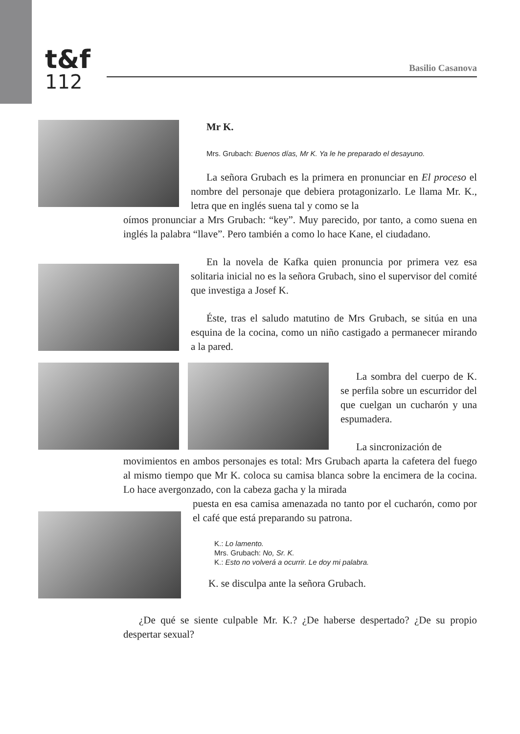t&f
112
Basilio Casanova
Mr K.
Mrs. Grubach: Buenos días, Mr K. Ya le he preparado el desayuno.
La señora Grubach es la primera en pronunciar en El proceso el nombre del personaje que debiera protagonizarlo. Le llama Mr. K., letra que en inglés suena tal y como se la
oímos pronunciar a Mrs Grubach: “key”. Muy parecido, por tanto, a como suena en inglés la palabra “llave”. Pero también a como lo hace Kane, el ciudadano.
En la novela de Kafka quien pronuncia por primera vez esa solitaria inicial no es la señora Grubach, sino el supervisor del comité que investiga a Josef K.
Éste, tras el saludo matutino de Mrs Grubach, se sitúa en una esquina de la cocina, como un niño castigado a permanecer mirando a la pared.
La sombra del cuerpo de K. se perfila sobre un escurridor del que cuelgan un cucharón y una espumadera.
La sincronización de
movimientos en ambos personajes es total: Mrs Grubach aparta la cafetera del fuego al mismo tiempo que Mr K. coloca su camisa blanca sobre la encimera de la cocina. Lo hace avergonzado, con la cabeza gacha y la mirada
puesta en esa camisa amenazada no tanto por el cucharón, como por el café que está preparando su patrona.
K.: Lo lamento.
Mrs. Grubach: No, Sr. K.
K.: Esto no volverá a ocurrir. Le doy mi palabra.
K. se disculpa ante la señora Grubach.
¿De qué se siente culpable Mr. K.? ¿De haberse despertado? ¿De su propio despertar sexual?